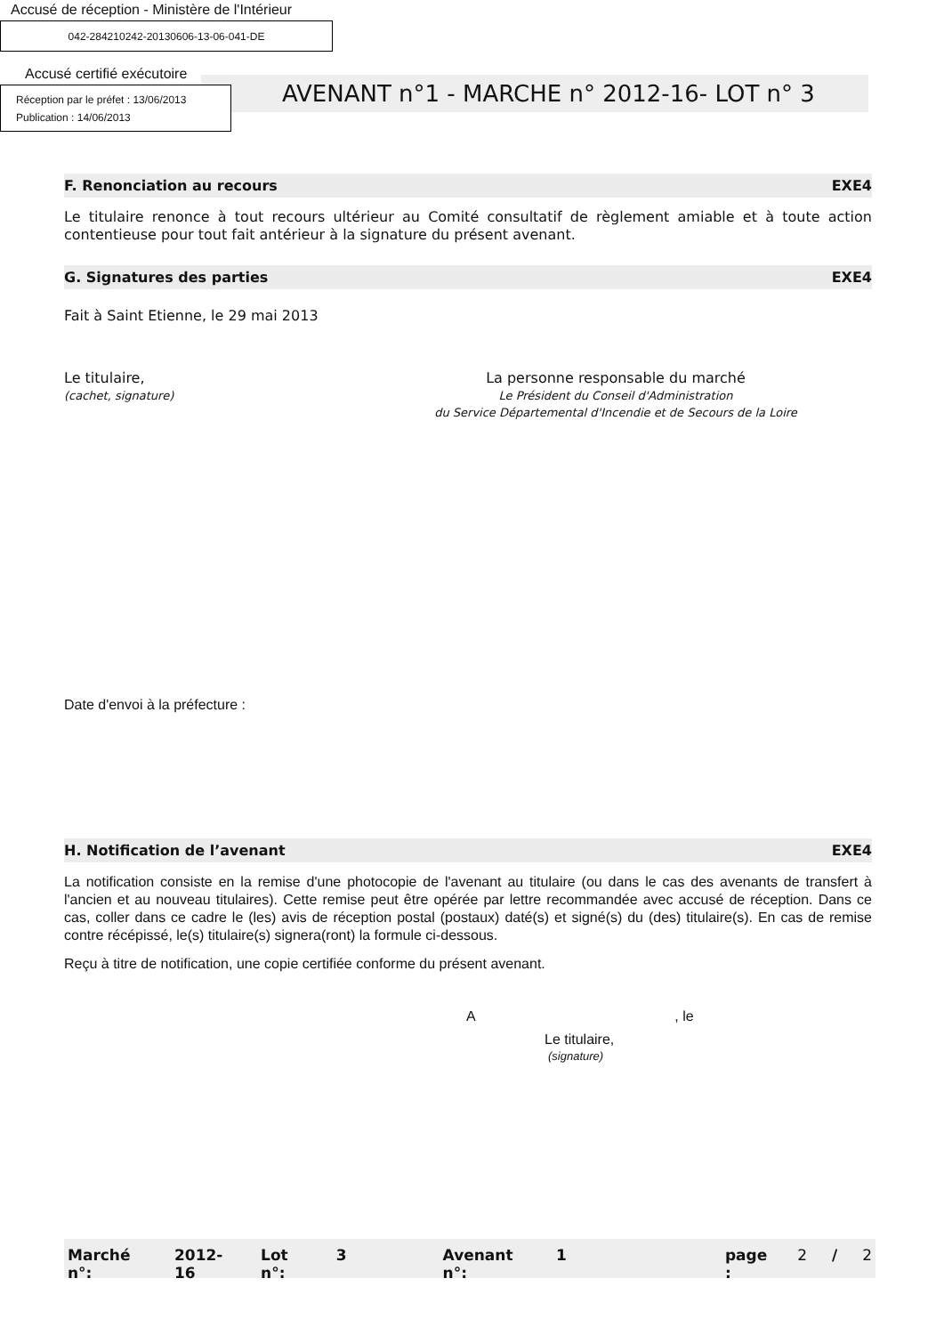Accusé de réception - Ministère de l'Intérieur
042-284210242-20130606-13-06-041-DE
Accusé certifié exécutoire
AVENANT n°1 - MARCHE n° 2012-16- LOT n° 3
Réception par le préfet : 13/06/2013
Publication : 14/06/2013
F. Renonciation au recours EXE4
Le titulaire renonce à tout recours ultérieur au Comité consultatif de règlement amiable et à toute action contentieuse pour tout fait antérieur à la signature du présent avenant.
G. Signatures des parties EXE4
Fait à Saint Etienne, le 29 mai 2013
Le titulaire,
(cachet, signature)
La personne responsable du marché
Le Président du Conseil d'Administration
du Service Départemental d'Incendie et de Secours de la Loire
Date d'envoi à la préfecture :
H. Notification de l’avenant EXE4
La notification consiste en la remise d'une photocopie de l'avenant au titulaire (ou dans le cas des avenants de transfert à l'ancien et au nouveau titulaires). Cette remise peut être opérée par lettre recommandée avec accusé de réception. Dans ce cas, coller dans ce cadre le (les) avis de réception postal (postaux) daté(s) et signé(s) du (des) titulaire(s). En cas de remise contre récépissé, le(s) titulaire(s) signera(ront) la formule ci-dessous.
Reçu à titre de notification, une copie certifiée conforme du présent avenant.
A , le
Le titulaire,
(signature)
Marché n°: 2012-16 Lot n°: 3 Avenant n°: 1 page : 2 / 2